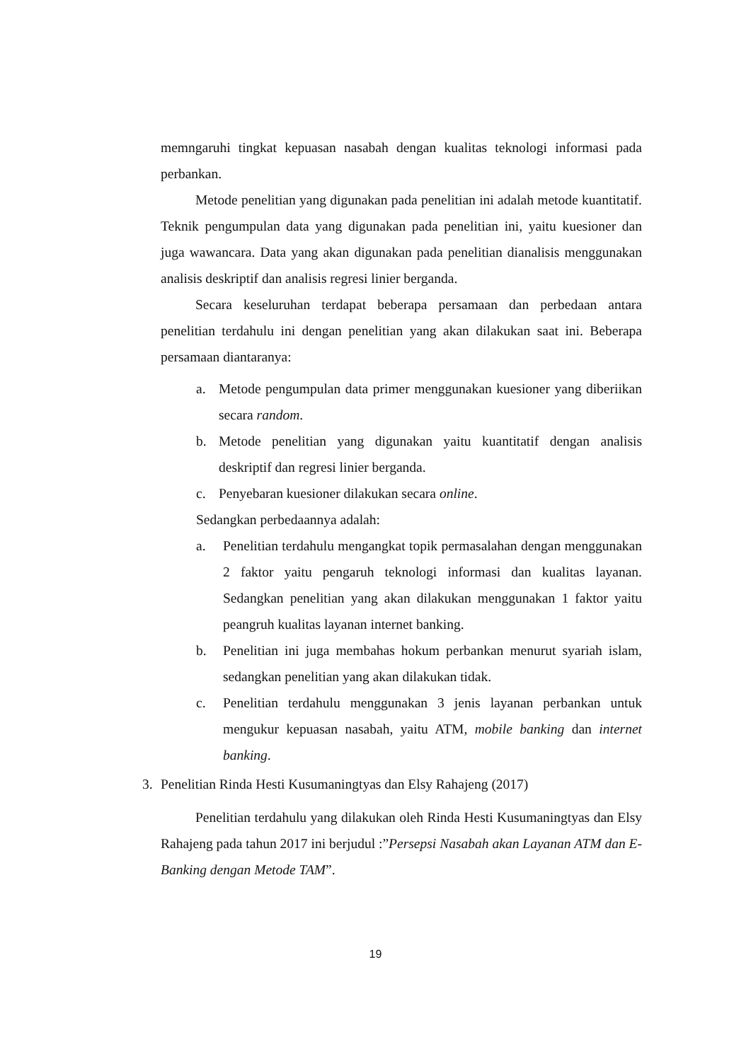memngaruhi tingkat kepuasan nasabah dengan kualitas teknologi informasi pada perbankan.
Metode penelitian yang digunakan pada penelitian ini adalah metode kuantitatif. Teknik pengumpulan data yang digunakan pada penelitian ini, yaitu kuesioner dan juga wawancara. Data yang akan digunakan pada penelitian dianalisis menggunakan analisis deskriptif dan analisis regresi linier berganda.
Secara keseluruhan terdapat beberapa persamaan dan perbedaan antara penelitian terdahulu ini dengan penelitian yang akan dilakukan saat ini. Beberapa persamaan diantaranya:
a. Metode pengumpulan data primer menggunakan kuesioner yang diberiikan secara random.
b. Metode penelitian yang digunakan yaitu kuantitatif dengan analisis deskriptif dan regresi linier berganda.
c. Penyebaran kuesioner dilakukan secara online.
Sedangkan perbedaannya adalah:
a. Penelitian terdahulu mengangkat topik permasalahan dengan menggunakan 2 faktor yaitu pengaruh teknologi informasi dan kualitas layanan. Sedangkan penelitian yang akan dilakukan menggunakan 1 faktor yaitu peangruh kualitas layanan internet banking.
b. Penelitian ini juga membahas hokum perbankan menurut syariah islam, sedangkan penelitian yang akan dilakukan tidak.
c. Penelitian terdahulu menggunakan 3 jenis layanan perbankan untuk mengukur kepuasan nasabah, yaitu ATM, mobile banking dan internet banking.
3. Penelitian Rinda Hesti Kusumaningtyas dan Elsy Rahajeng (2017)
Penelitian terdahulu yang dilakukan oleh Rinda Hesti Kusumaningtyas dan Elsy Rahajeng pada tahun 2017 ini berjudul :”Persepsi Nasabah akan Layanan ATM dan E-Banking dengan Metode TAM”.
19